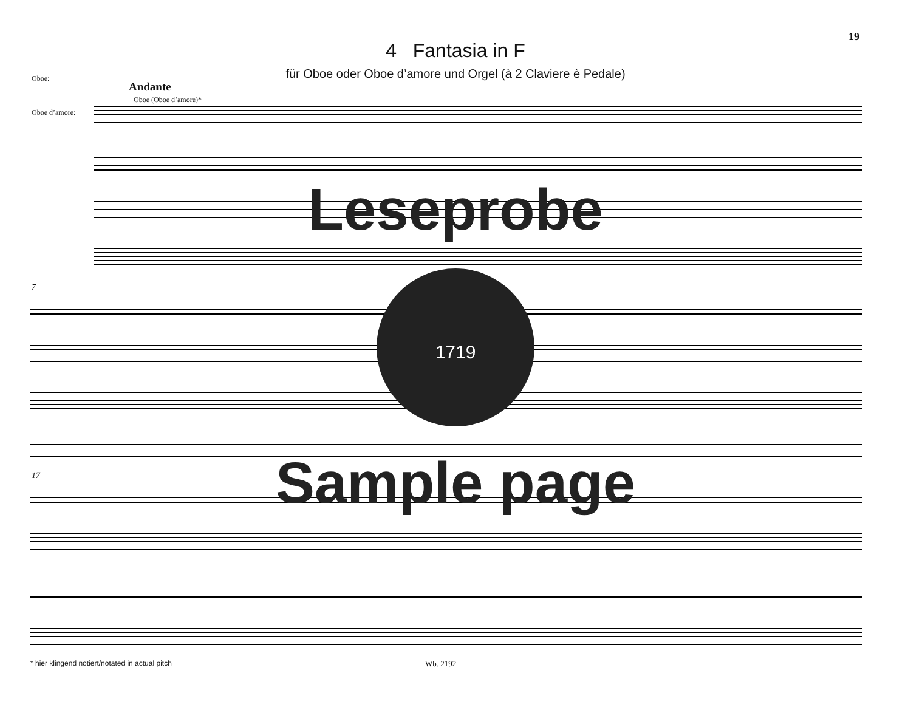19
4 Fantasia in F
für Oboe oder Oboe d’amore und Orgel (à 2 Claviere è Pedale)
Oboe:
Oboe d’amore:
Andante
Oboe (Oboe d’amore)*
7
17
Leseprobe
1719
Sample page
* hier klingend notiert/notated in actual pitch
Wb. 2192